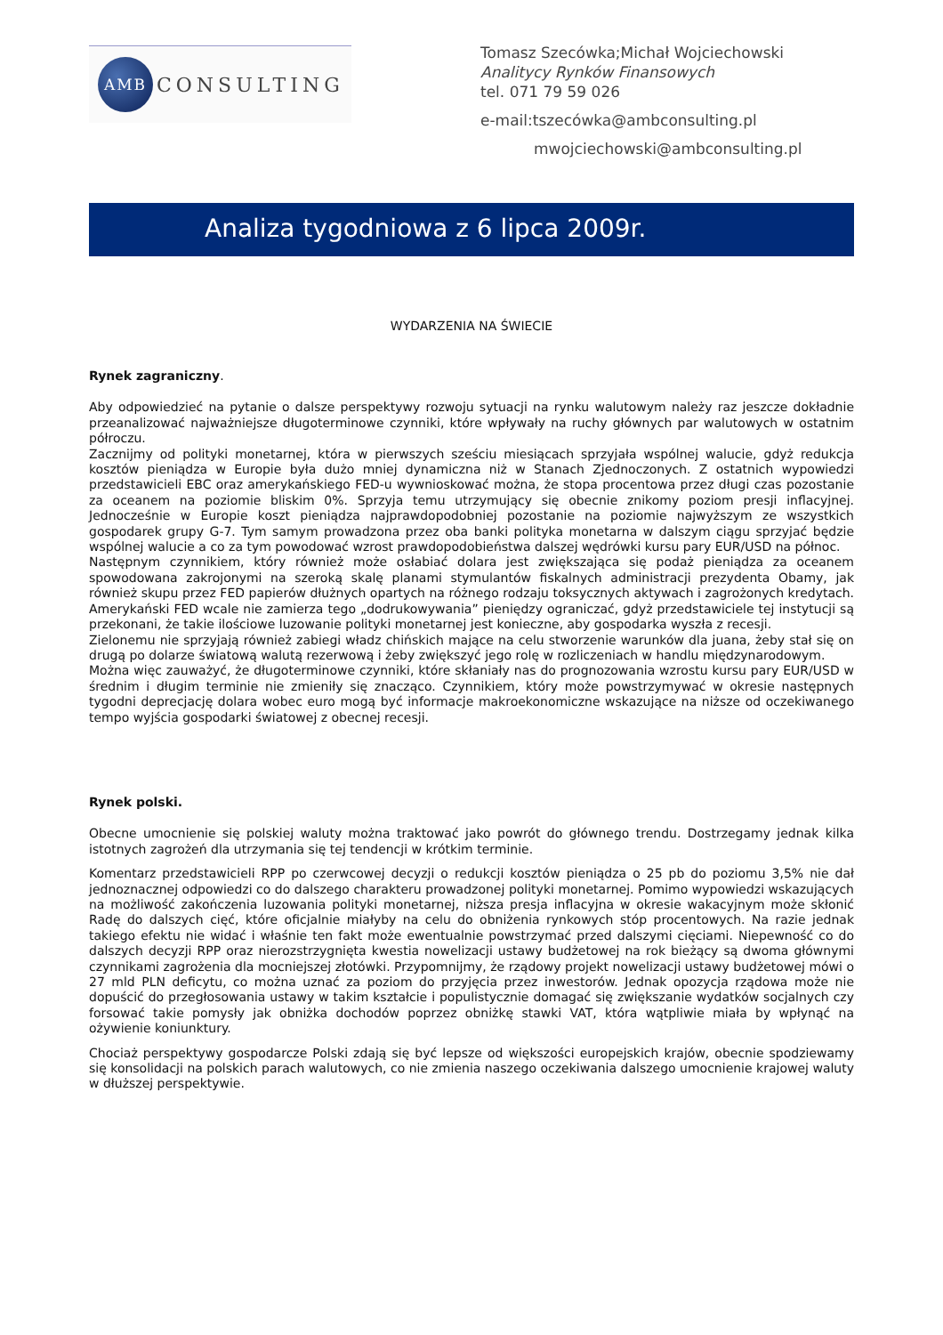AMB
CONSULTING
Tomasz Szecówka;Michał Wojciechowski
Analitycy Rynków Finansowych
tel. 071 79 59 026
e-mail:tszecówka@ambconsulting.pl
mwojciechowski@ambconsulting.pl
Analiza tygodniowa z 6 lipca 2009r.
WYDARZENIA NA ŚWIECIE
Rynek zagraniczny.
Aby odpowiedzieć na pytanie o dalsze perspektywy rozwoju sytuacji na rynku walutowym należy raz jeszcze dokładnie przeanalizować najważniejsze długoterminowe czynniki, które wpływały na ruchy głównych par walutowych w ostatnim półroczu.
Zacznijmy od polityki monetarnej, która w pierwszych sześciu miesiącach sprzyjała wspólnej walucie, gdyż redukcja kosztów pieniądza w Europie była dużo mniej dynamiczna niż w Stanach Zjednoczonych. Z ostatnich wypowiedzi przedstawicieli EBC oraz amerykańskiego FED-u wywnioskować można, że stopa procentowa przez długi czas pozostanie za oceanem na poziomie bliskim 0%. Sprzyja temu utrzymujący się obecnie znikomy poziom presji inflacyjnej. Jednocześnie w Europie koszt pieniądza najprawdopodobniej pozostanie na poziomie najwyższym ze wszystkich gospodarek grupy G-7. Tym samym prowadzona przez oba banki polityka monetarna w dalszym ciągu sprzyjać będzie wspólnej walucie a co za tym powodować wzrost prawdopodobieństwa dalszej wędrówki kursu pary EUR/USD na północ.
Następnym czynnikiem, który również może osłabiać dolara jest zwiększająca się podaż pieniądza za oceanem spowodowana zakrojonymi na szeroką skalę planami stymulantów fiskalnych administracji prezydenta Obamy, jak również skupu przez FED papierów dłużnych opartych na różnego rodzaju toksycznych aktywach i zagrożonych kredytach. Amerykański FED wcale nie zamierza tego „dodrukowywania” pieniędzy ograniczać, gdyż przedstawiciele tej instytucji są przekonani, że takie ilościowe luzowanie polityki monetarnej jest konieczne, aby gospodarka wyszła z recesji.
Zielonemu nie sprzyjają również zabiegi władz chińskich mające na celu stworzenie warunków dla juana, żeby stał się on drugą po dolarze światową walutą rezerwową i żeby zwiększyć jego rolę w rozliczeniach w handlu międzynarodowym.
Można więc zauważyć, że długoterminowe czynniki, które skłaniały nas do prognozowania wzrostu kursu pary EUR/USD w średnim i długim terminie nie zmieniły się znacząco. Czynnikiem, który może powstrzymywać w okresie następnych tygodni deprecjację dolara wobec euro mogą być informacje makroekonomiczne wskazujące na niższe od oczekiwanego tempo wyjścia gospodarki światowej z obecnej recesji.
Rynek polski.
Obecne umocnienie się polskiej waluty można traktować jako powrót do głównego trendu. Dostrzegamy jednak kilka istotnych zagrożeń dla utrzymania się tej tendencji w krótkim terminie.
Komentarz przedstawicieli RPP po czerwcowej decyzji o redukcji kosztów pieniądza o 25 pb do poziomu 3,5% nie dał jednoznacznej odpowiedzi co do dalszego charakteru prowadzonej polityki monetarnej. Pomimo wypowiedzi wskazujących na możliwość zakończenia luzowania polityki monetarnej, niższa presja inflacyjna w okresie wakacyjnym może skłonić Radę do dalszych cięć, które oficjalnie miałyby na celu do obniżenia rynkowych stóp procentowych. Na razie jednak takiego efektu nie widać i właśnie ten fakt może ewentualnie powstrzymać przed dalszymi cięciami. Niepewność co do dalszych decyzji RPP oraz nierozstrzygnięta kwestia nowelizacji ustawy budżetowej na rok bieżący są dwoma głównymi czynnikami zagrożenia dla mocniejszej złotówki. Przypomnijmy, że rządowy projekt nowelizacji ustawy budżetowej mówi o 27 mld PLN deficytu, co można uznać za poziom do przyjęcia przez inwestorów. Jednak opozycja rządowa może nie dopuścić do przegłosowania ustawy w takim kształcie i populistycznie domagać się zwiększanie wydatków socjalnych czy forsować takie pomysły jak obniżka dochodów poprzez obniżkę stawki VAT, która wątpliwie miała by wpłynąć na ożywienie koniunktury.
Chociaż perspektywy gospodarcze Polski zdają się być lepsze od większości europejskich krajów, obecnie spodziewamy się konsolidacji na polskich parach walutowych, co nie zmienia naszego oczekiwania dalszego umocnienie krajowej waluty w dłuższej perspektywie.